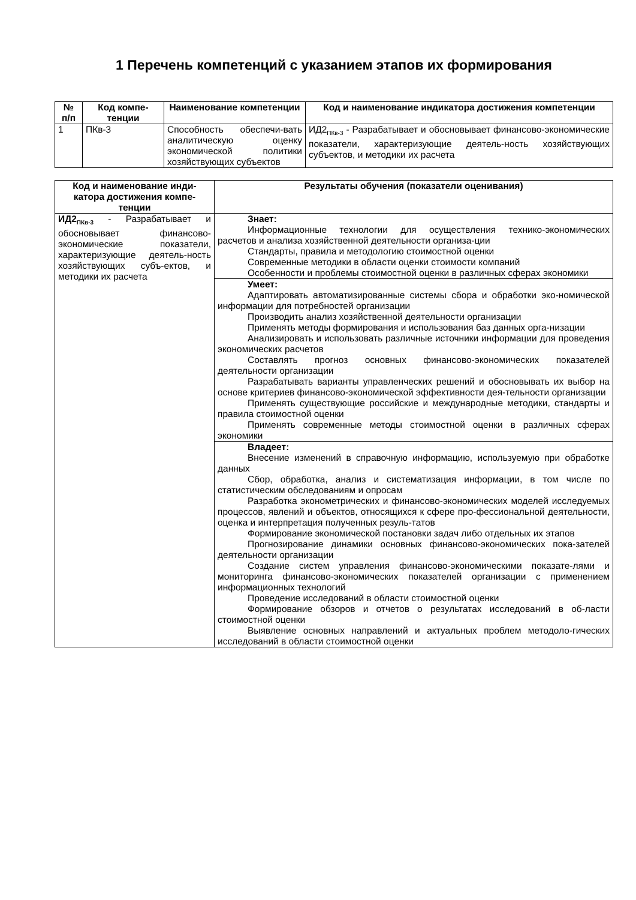1 Перечень компетенций с указанием этапов их формирования
| № п/п | Код компе-тенции | Наименование компетенции | Код и наименование индикатора достижения компетенции |
| --- | --- | --- | --- |
| 1 | ПКв-3 | Способность обеспечи-вать аналитическую оценку экономической политики хозяйствующих субъектов | ИД2<sub>ПКв-3</sub> - Разрабатывает и обосновывает финансово-экономические показатели, характеризующие деятель-ность хозяйствующих субъектов, и методики их расчета |
| Код и наименование инди-катора достижения компе-тенции | Результаты обучения (показатели оценивания) |
| --- | --- |
| ИД2<sub>ПКв-3</sub> - Разрабатывает и обосновывает финансово-экономические показатели, характеризующие деятель-ность хозяйствующих субъ-ектов, и методики их расчета | Знает: Информационные технологии для осуществления технико-экономических расчетов и анализа хозяйственной деятельности организа-ции Стандарты, правила и методологию стоимостной оценки Современные методики в области оценки стоимости компаний Особенности и проблемы стоимостной оценки в различных сферах экономики |
| | Умеет: Адаптировать автоматизированные системы сбора и обработки эко-номической информации для потребностей организации Производить анализ хозяйственной деятельности организации Применять методы формирования и использования баз данных орга-низации Анализировать и использовать различные источники информации для проведения экономических расчетов Составлять прогноз основных финансово-экономических показателей деятельности организации Разрабатывать варианты управленческих решений и обосновывать их выбор на основе критериев финансово-экономической эффективности дея-тельности организации Применять существующие российские и международные методики, стандарты и правила стоимостной оценки Применять современные методы стоимостной оценки в различных сферах экономики |
| | Владеет: Внесение изменений в справочную информацию, используемую при обработке данных Сбор, обработка, анализ и систематизация информации, в том числе по статистическим обследованиям и опросам Разработка эконометрических и финансово-экономических моделей исследуемых процессов, явлений и объектов, относящихся к сфере про-фессиональной деятельности, оценка и интерпретация полученных резуль-татов Формирование экономической постановки задач либо отдельных их этапов Прогнозирование динамики основных финансово-экономических пока-зателей деятельности организации Создание систем управления финансово-экономическими показате-лями и мониторинга финансово-экономических показателей организации с применением информационных технологий Проведение исследований в области стоимостной оценки Формирование обзоров и отчетов о результатах исследований в об-ласти стоимостной оценки Выявление основных направлений и актуальных проблем методоло-гических исследований в области стоимостной оценки |